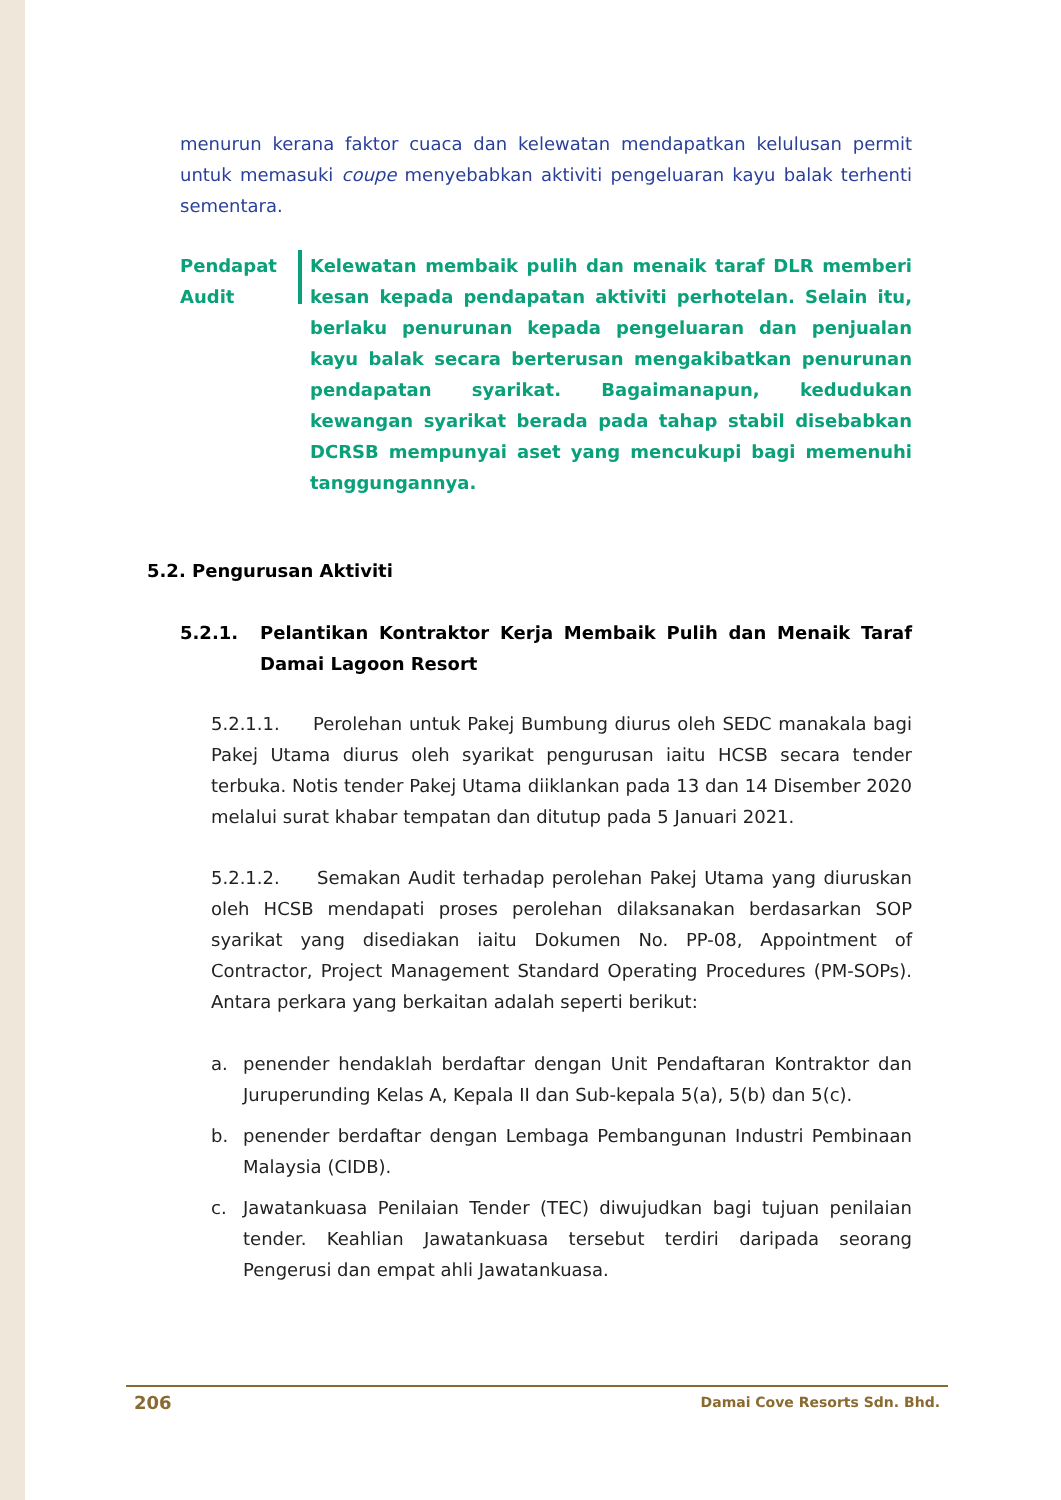menurun kerana faktor cuaca dan kelewatan mendapatkan kelulusan permit untuk memasuki coupe menyebabkan aktiviti pengeluaran kayu balak terhenti sementara.
Pendapat
Audit
Kelewatan membaik pulih dan menaik taraf DLR memberi kesan kepada pendapatan aktiviti perhotelan. Selain itu, berlaku penurunan kepada pengeluaran dan penjualan kayu balak secara berterusan mengakibatkan penurunan pendapatan syarikat. Bagaimanapun, kedudukan kewangan syarikat berada pada tahap stabil disebabkan DCRSB mempunyai aset yang mencukupi bagi memenuhi tanggungannya.
5.2. Pengurusan Aktiviti
5.2.1. Pelantikan Kontraktor Kerja Membaik Pulih dan Menaik Taraf Damai Lagoon Resort
5.2.1.1. Perolehan untuk Pakej Bumbung diurus oleh SEDC manakala bagi Pakej Utama diurus oleh syarikat pengurusan iaitu HCSB secara tender terbuka. Notis tender Pakej Utama diiklankan pada 13 dan 14 Disember 2020 melalui surat khabar tempatan dan ditutup pada 5 Januari 2021.
5.2.1.2. Semakan Audit terhadap perolehan Pakej Utama yang diuruskan oleh HCSB mendapati proses perolehan dilaksanakan berdasarkan SOP syarikat yang disediakan iaitu Dokumen No. PP-08, Appointment of Contractor, Project Management Standard Operating Procedures (PM-SOPs). Antara perkara yang berkaitan adalah seperti berikut:
a. penender hendaklah berdaftar dengan Unit Pendaftaran Kontraktor dan Juruperunding Kelas A, Kepala II dan Sub-kepala 5(a), 5(b) dan 5(c).
b. penender berdaftar dengan Lembaga Pembangunan Industri Pembinaan Malaysia (CIDB).
c. Jawatankuasa Penilaian Tender (TEC) diwujudkan bagi tujuan penilaian tender. Keahlian Jawatankuasa tersebut terdiri daripada seorang Pengerusi dan empat ahli Jawatankuasa.
206 Damai Cove Resorts Sdn. Bhd.